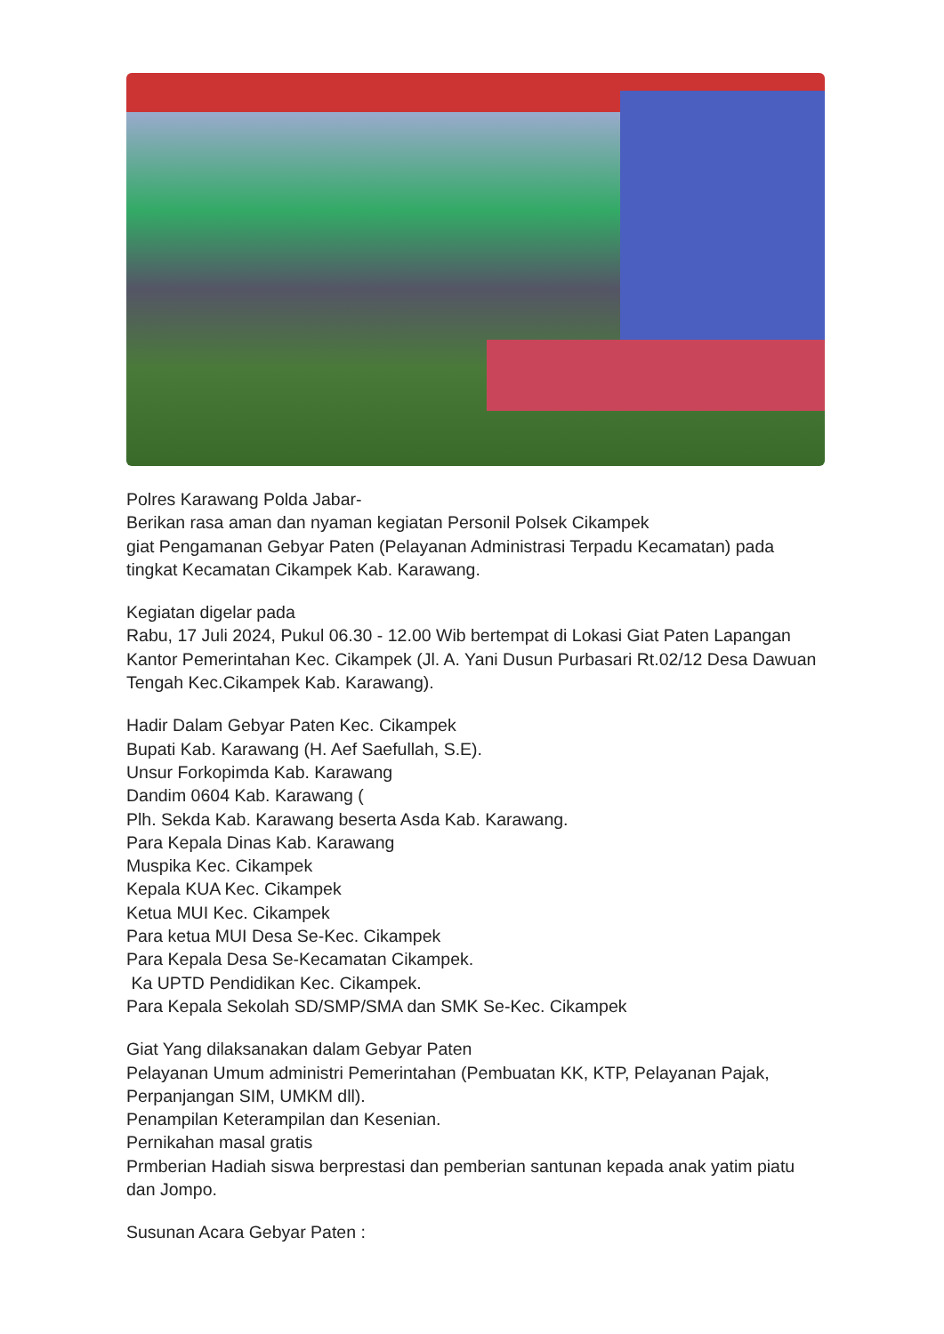Polres Karawang Polda Jabar-
Berikan rasa aman dan nyaman kegiatan Personil Polsek Cikampek
giat Pengamanan Gebyar Paten (Pelayanan Administrasi Terpadu Kecamatan) pada tingkat Kecamatan Cikampek Kab. Karawang.
Kegiatan digelar pada
Rabu, 17 Juli 2024, Pukul 06.30 - 12.00 Wib bertempat di Lokasi Giat Paten Lapangan Kantor Pemerintahan Kec. Cikampek (Jl. A. Yani Dusun Purbasari Rt.02/12 Desa Dawuan Tengah Kec.Cikampek Kab. Karawang).
Hadir Dalam Gebyar Paten Kec. Cikampek
Bupati Kab. Karawang (H. Aef Saefullah, S.E).
Unsur Forkopimda Kab. Karawang
Dandim 0604 Kab. Karawang (
Plh. Sekda Kab. Karawang beserta Asda Kab. Karawang.
Para Kepala Dinas Kab. Karawang
Muspika Kec. Cikampek
Kepala KUA Kec. Cikampek
Ketua MUI Kec. Cikampek
Para ketua MUI Desa Se-Kec. Cikampek
Para Kepala Desa Se-Kecamatan Cikampek.
Ka UPTD Pendidikan Kec. Cikampek.
Para Kepala Sekolah SD/SMP/SMA dan SMK Se-Kec. Cikampek
Giat Yang dilaksanakan dalam Gebyar Paten
Pelayanan Umum administri Pemerintahan (Pembuatan KK, KTP, Pelayanan Pajak, Perpanjangan SIM, UMKM dll).
Penampilan Keterampilan dan Kesenian.
Pernikahan masal gratis
Prmberian Hadiah siswa berprestasi dan pemberian santunan kepada anak yatim piatu dan Jompo.
Susunan Acara Gebyar Paten :